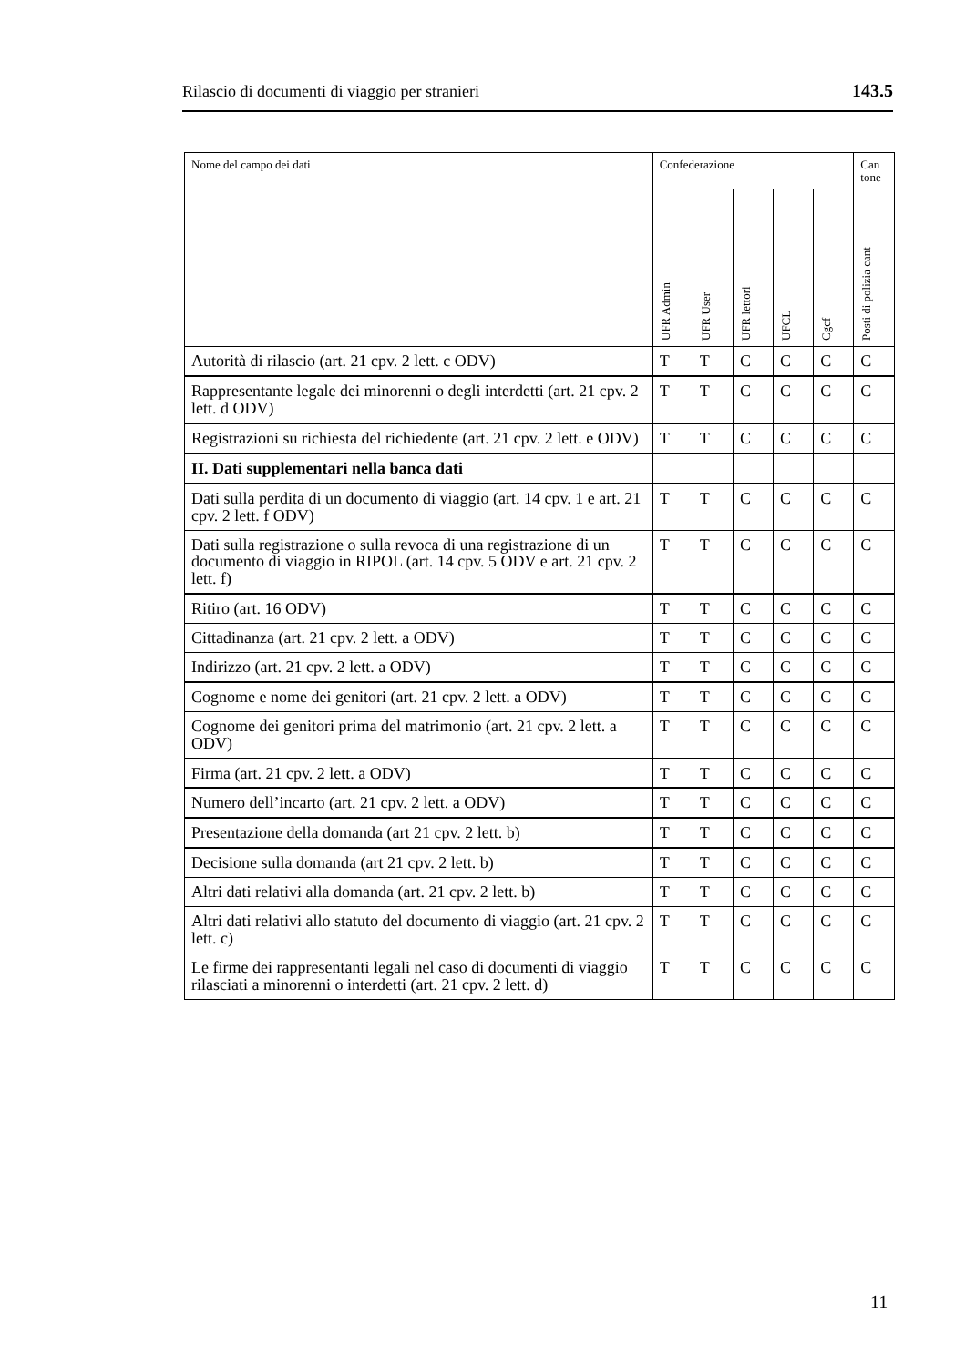Rilascio di documenti di viaggio per stranieri 143.5
| Nome del campo dei dati | Confederazione | | | | | Can tone |
| --- | --- | --- | --- | --- | --- | --- |
| | UFR Admin | UFR User | UFR lettori | UFCL | Cgcf | Posti di polizia cant |
| Autorità di rilascio (art. 21 cpv. 2 lett. c ODV) | T | T | C | C | C | C |
| Rappresentante legale dei minorenni o degli interdetti (art. 21 cpv. 2 lett. d ODV) | T | T | C | C | C | C |
| Registrazioni su richiesta del richiedente (art. 21 cpv. 2 lett. e ODV) | T | T | C | C | C | C |
| II. Dati supplementari nella banca dati | | | | | | |
| Dati sulla perdita di un documento di viaggio (art. 14 cpv. 1 e art. 21 cpv. 2 lett. f ODV) | T | T | C | C | C | C |
| Dati sulla registrazione o sulla revoca di una registrazione di un documento di viaggio in RIPOL (art. 14 cpv. 5 ODV e art. 21 cpv. 2 lett. f) | T | T | C | C | C | C |
| Ritiro (art. 16 ODV) | T | T | C | C | C | C |
| Cittadinanza (art. 21 cpv. 2 lett. a ODV) | T | T | C | C | C | C |
| Indirizzo (art. 21 cpv. 2 lett. a ODV) | T | T | C | C | C | C |
| Cognome e nome dei genitori (art. 21 cpv. 2 lett. a ODV) | T | T | C | C | C | C |
| Cognome dei genitori prima del matrimonio (art. 21 cpv. 2 lett. a ODV) | T | T | C | C | C | C |
| Firma (art. 21 cpv. 2 lett. a ODV) | T | T | C | C | C | C |
| Numero dell’incarto (art. 21 cpv. 2 lett. a ODV) | T | T | C | C | C | C |
| Presentazione della domanda (art 21 cpv. 2 lett. b) | T | T | C | C | C | C |
| Decisione sulla domanda (art 21 cpv. 2 lett. b) | T | T | C | C | C | C |
| Altri dati relativi alla domanda (art. 21 cpv. 2 lett. b) | T | T | C | C | C | C |
| Altri dati relativi allo statuto del documento di viaggio (art. 21 cpv. 2 lett. c) | T | T | C | C | C | C |
| Le firme dei rappresentanti legali nel caso di documenti di viaggio rilasciati a minorenni o interdetti (art. 21 cpv. 2 lett. d) | T | T | C | C | C | C |
11